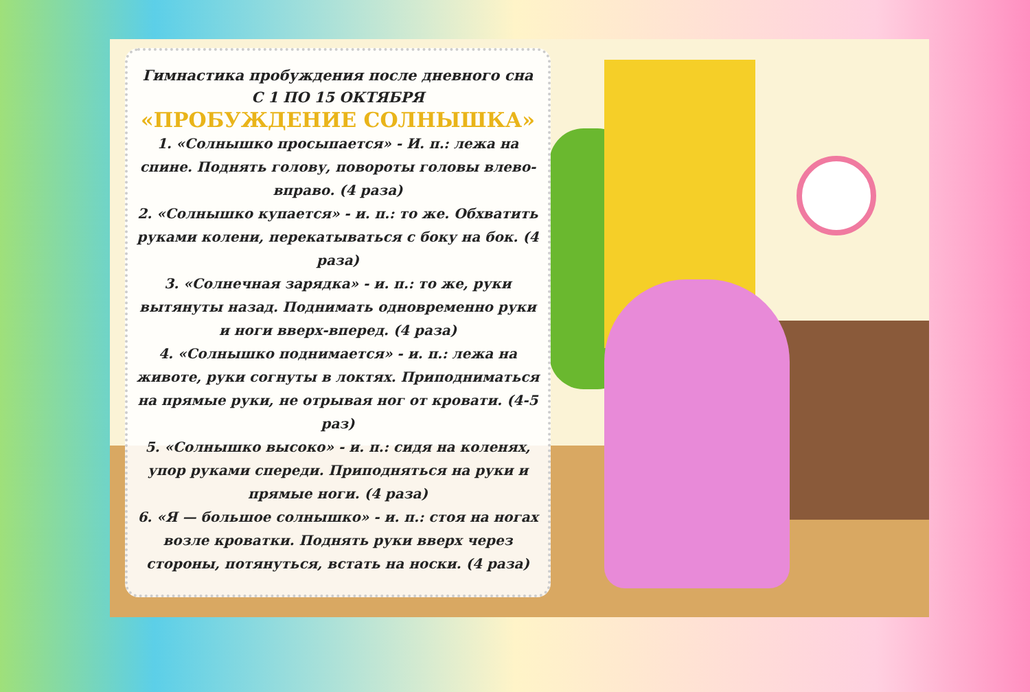Гимнастика пробуждения после дневного сна
С 1 ПО 15 ОКТЯБРЯ
«ПРОБУЖДЕНИЕ СОЛНЫШКА»
1. «Солнышко просыпается» - И. п.: лежа на спине. Поднять голову, повороты головы влево-вправо. (4 раза)
2. «Солнышко купается» - и. п.: то же. Обхватить руками колени, перекатываться с боку на бок. (4 раза)
3. «Солнечная зарядка» - и. п.: то же, руки вытянуты назад. Поднимать одновременно руки и ноги вверх-вперед. (4 раза)
4. «Солнышко поднимается» - и. п.: лежа на животе, руки согнуты в локтях. Приподниматься на прямые руки, не отрывая ног от кровати. (4-5 раз)
5. «Солнышко высоко» - и. п.: сидя на коленях, упор руками спереди. Приподняться на руки и прямые ноги. (4 раза)
6. «Я — большое солнышко» - и. п.: стоя на ногах возле кроватки. Поднять руки вверх через стороны, потянуться, встать на носки. (4 раза)